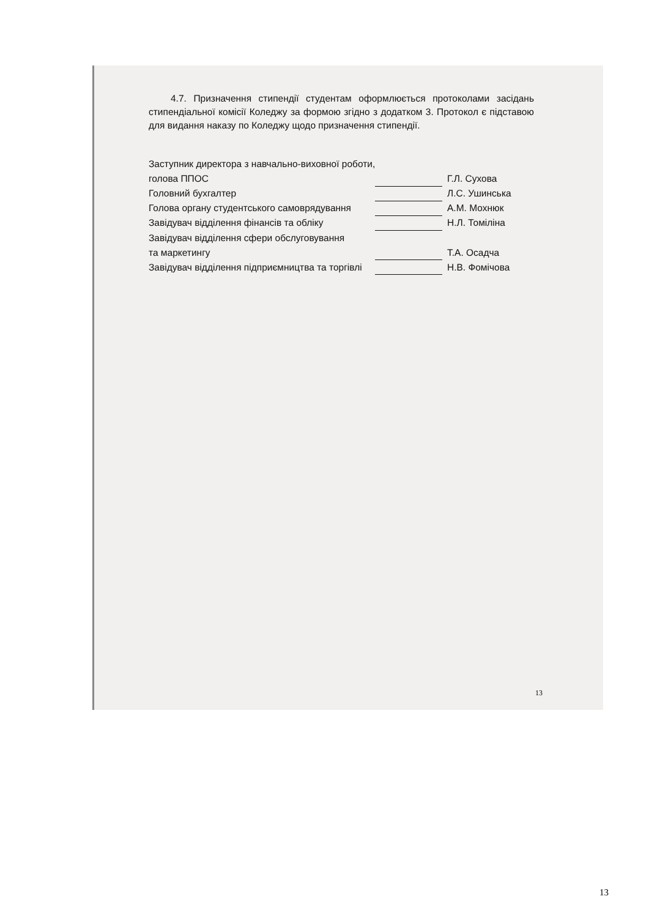4.7. Призначення стипендії студентам оформлюється протоколами засідань стипендіальної комісії Коледжу за формою згідно з додатком 3. Протокол є підставою для видання наказу по Коледжу щодо призначення стипендії.
| Заступник директора з навчально-виховної роботи, | | |
| голова ППОС | | Г.Л. Сухова |
| Головний бухгалтер | | Л.С. Ушинська |
| Голова органу студентського самоврядування | | А.М. Мохнюк |
| Завідувач відділення фінансів та обліку | | Н.Л. Томіліна |
| Завідувач відділення сфери обслуговування | | |
| та маркетингу | | Т.А. Осадча |
| Завідувач відділення підприємництва та торгівлі | | Н.В. Фомічова |
13
13